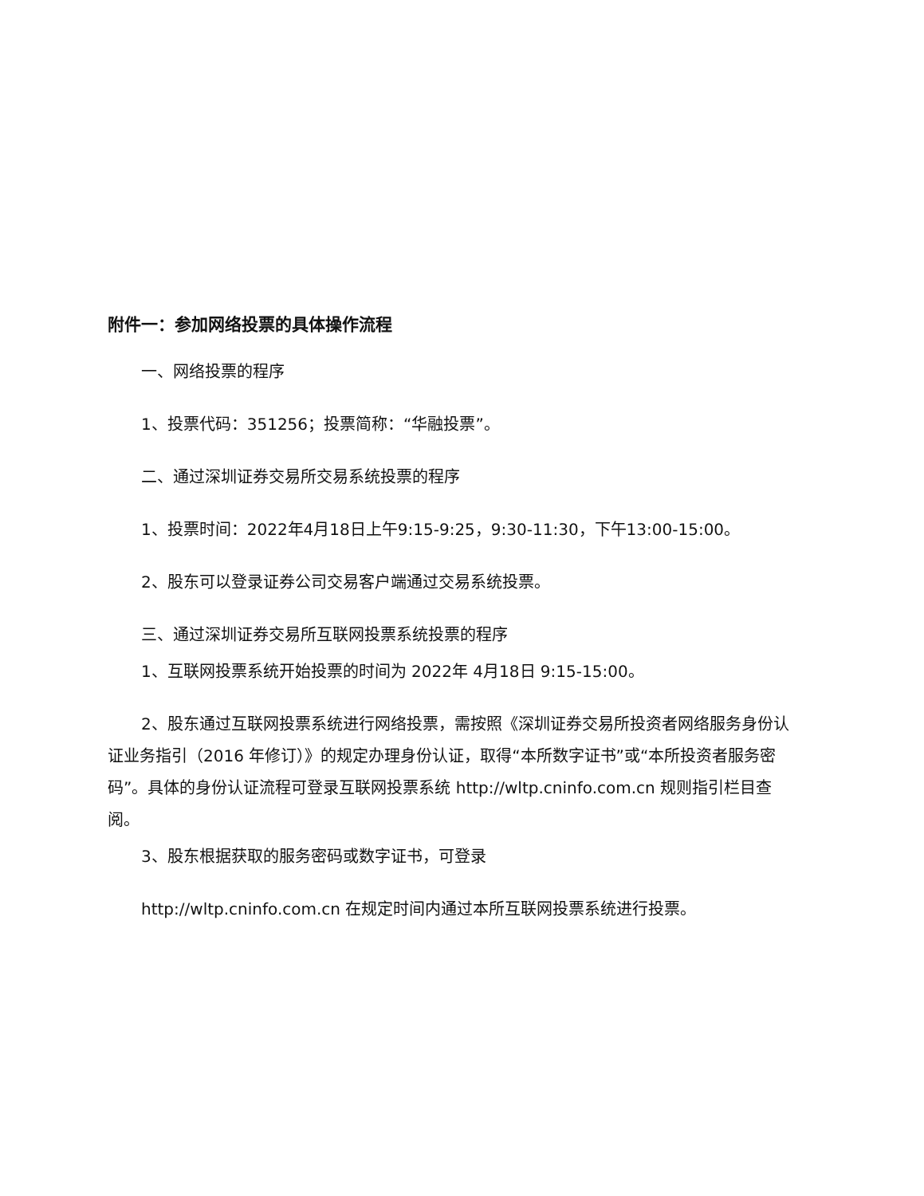附件一：参加网络投票的具体操作流程
一、网络投票的程序
1、投票代码：351256；投票简称：“华融投票”。
二、通过深圳证券交易所交易系统投票的程序
1、投票时间：2022年4月18日上午9:15-9:25，9:30-11:30，下午13:00-15:00。
2、股东可以登录证券公司交易客户端通过交易系统投票。
三、通过深圳证券交易所互联网投票系统投票的程序
1、互联网投票系统开始投票的时间为 2022年 4月18日 9:15-15:00。
2、股东通过互联网投票系统进行网络投票，需按照《深圳证券交易所投资者网络服务身份认证业务指引（2016 年修订）》的规定办理身份认证，取得“本所数字证书”或“本所投资者服务密码”。具体的身份认证流程可登录互联网投票系统 http://wltp.cninfo.com.cn 规则指引栏目查阅。
3、股东根据获取的服务密码或数字证书，可登录
http://wltp.cninfo.com.cn 在规定时间内通过本所互联网投票系统进行投票。